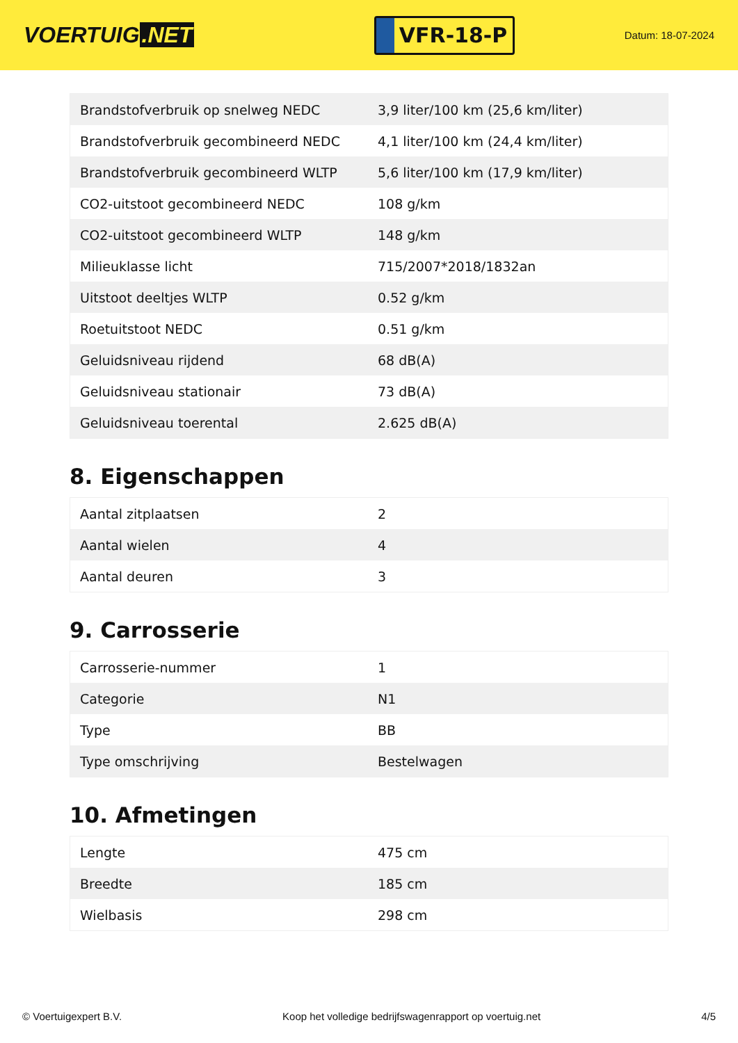VOERTUIG.NET
VFR-18-P
Datum: 18-07-2024
| Brandstofverbruik op snelweg NEDC | 3,9 liter/100 km (25,6 km/liter) |
| Brandstofverbruik gecombineerd NEDC | 4,1 liter/100 km (24,4 km/liter) |
| Brandstofverbruik gecombineerd WLTP | 5,6 liter/100 km (17,9 km/liter) |
| CO2-uitstoot gecombineerd NEDC | 108 g/km |
| CO2-uitstoot gecombineerd WLTP | 148 g/km |
| Milieuklasse licht | 715/2007*2018/1832an |
| Uitstoot deeltjes WLTP | 0.52 g/km |
| Roetuitstoot NEDC | 0.51 g/km |
| Geluidsniveau rijdend | 68 dB(A) |
| Geluidsniveau stationair | 73 dB(A) |
| Geluidsniveau toerental | 2.625 dB(A) |
8. Eigenschappen
| Aantal zitplaatsen | 2 |
| Aantal wielen | 4 |
| Aantal deuren | 3 |
9. Carrosserie
| Carrosserie-nummer | 1 |
| Categorie | N1 |
| Type | BB |
| Type omschrijving | Bestelwagen |
10. Afmetingen
| Lengte | 475 cm |
| Breedte | 185 cm |
| Wielbasis | 298 cm |
© Voertuigexpert B.V. Koop het volledige bedrijfswagenrapport op voertuig.net 4/5